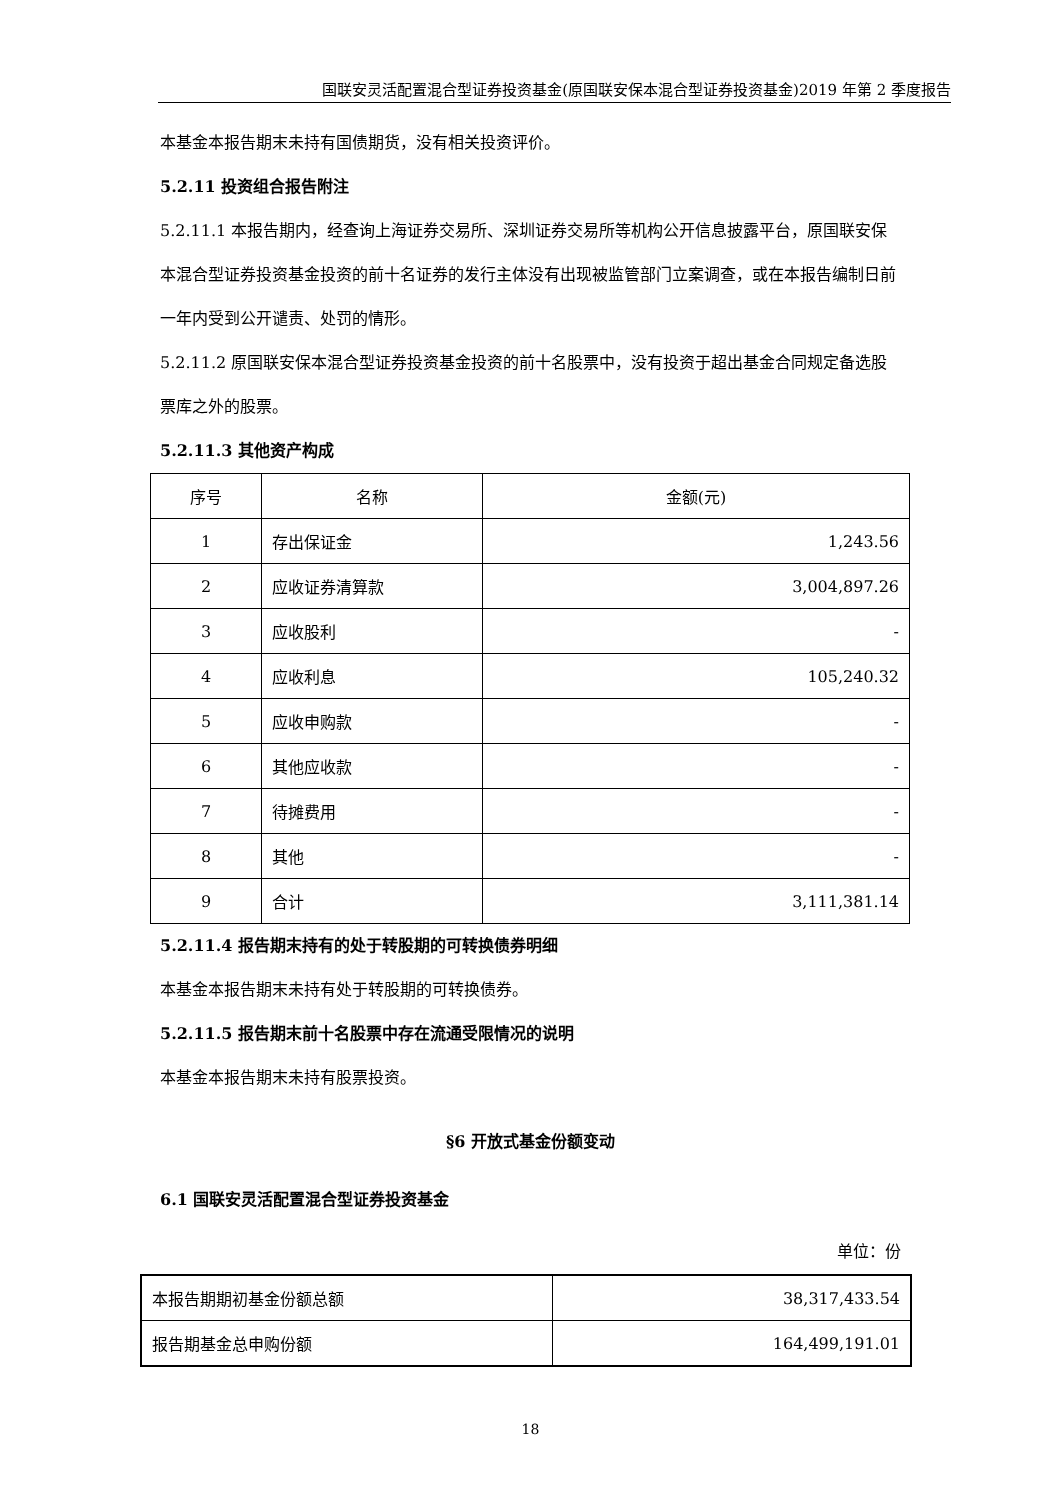国联安灵活配置混合型证券投资基金(原国联安保本混合型证券投资基金)2019 年第 2 季度报告
本基金本报告期末未持有国债期货，没有相关投资评价。
5.2.11 投资组合报告附注
5.2.11.1 本报告期内，经查询上海证券交易所、深圳证券交易所等机构公开信息披露平台，原国联安保本混合型证券投资基金投资的前十名证券的发行主体没有出现被监管部门立案调查，或在本报告编制日前一年内受到公开谴责、处罚的情形。
5.2.11.2 原国联安保本混合型证券投资基金投资的前十名股票中，没有投资于超出基金合同规定备选股票库之外的股票。
5.2.11.3 其他资产构成
| 序号 | 名称 | 金额(元) |
| --- | --- | --- |
| 1 | 存出保证金 | 1,243.56 |
| 2 | 应收证券清算款 | 3,004,897.26 |
| 3 | 应收股利 | - |
| 4 | 应收利息 | 105,240.32 |
| 5 | 应收申购款 | - |
| 6 | 其他应收款 | - |
| 7 | 待摊费用 | - |
| 8 | 其他 | - |
| 9 | 合计 | 3,111,381.14 |
5.2.11.4 报告期末持有的处于转股期的可转换债券明细
本基金本报告期末未持有处于转股期的可转换债券。
5.2.11.5 报告期末前十名股票中存在流通受限情况的说明
本基金本报告期末未持有股票投资。
§6 开放式基金份额变动
6.1 国联安灵活配置混合型证券投资基金
单位：份
| 本报告期期初基金份额总额 | 38,317,433.54 |
| 报告期基金总申购份额 | 164,499,191.01 |
18